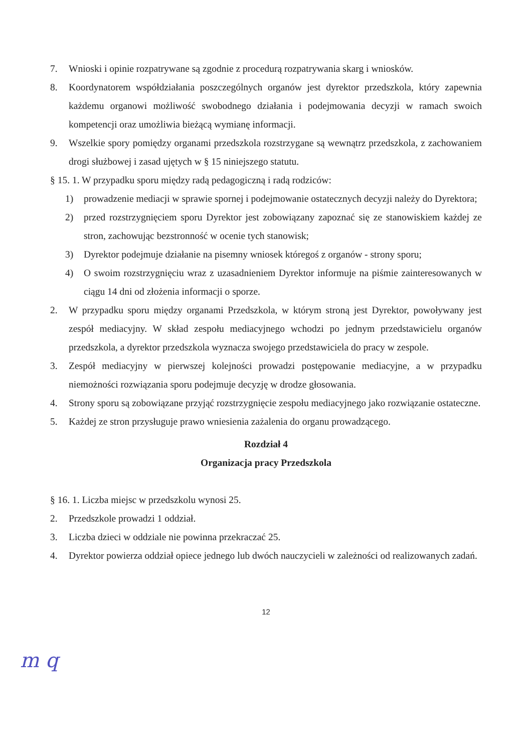7. Wnioski i opinie rozpatrywane są zgodnie z procedurą rozpatrywania skarg i wniosków.
8. Koordynatorem współdziałania poszczególnych organów jest dyrektor przedszkola, który zapewnia każdemu organowi możliwość swobodnego działania i podejmowania decyzji w ramach swoich kompetencji oraz umożliwia bieżącą wymianę informacji.
9. Wszelkie spory pomiędzy organami przedszkola rozstrzygane są wewnątrz przedszkola, z zachowaniem drogi służbowej i zasad ujętych w § 15 niniejszego statutu.
§ 15. 1. W przypadku sporu między radą pedagogiczną i radą rodziców:
1) prowadzenie mediacji w sprawie spornej i podejmowanie ostatecznych decyzji należy do Dyrektora;
2) przed rozstrzygnięciem sporu Dyrektor jest zobowiązany zapoznać się ze stanowiskiem każdej ze stron, zachowując bezstronność w ocenie tych stanowisk;
3) Dyrektor podejmuje działanie na pisemny wniosek któregoś z organów - strony sporu;
4) O swoim rozstrzygnięciu wraz z uzasadnieniem Dyrektor informuje na piśmie zainteresowanych w ciągu 14 dni od złożenia informacji o sporze.
2. W przypadku sporu między organami Przedszkola, w którym stroną jest Dyrektor, powoływany jest zespół mediacyjny. W skład zespołu mediacyjnego wchodzi po jednym przedstawicielu organów przedszkola, a dyrektor przedszkola wyznacza swojego przedstawiciela do pracy w zespole.
3. Zespół mediacyjny w pierwszej kolejności prowadzi postępowanie mediacyjne, a w przypadku niemożności rozwiązania sporu podejmuje decyzję w drodze głosowania.
4. Strony sporu są zobowiązane przyjąć rozstrzygnięcie zespołu mediacyjnego jako rozwiązanie ostateczne.
5. Każdej ze stron przysługuje prawo wniesienia zażalenia do organu prowadzącego.
Rozdział 4
Organizacja pracy Przedszkola
§ 16. 1. Liczba miejsc w przedszkolu wynosi 25.
2. Przedszkole prowadzi 1 oddział.
3. Liczba dzieci w oddziale nie powinna przekraczać 25.
4. Dyrektor powierza oddział opiece jednego lub dwóch nauczycieli w zależności od realizowanych zadań.
12
m q